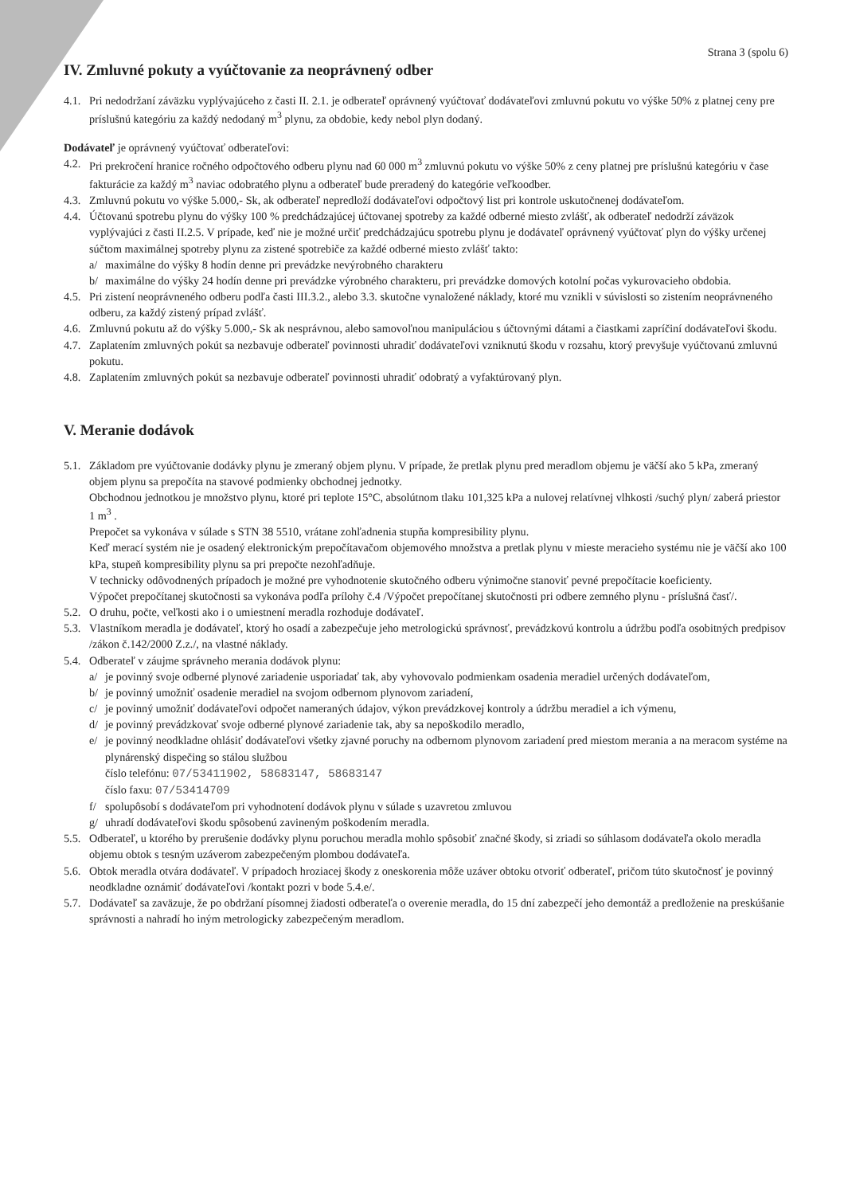Strana 3 (spolu 6)
IV. Zmluvné pokuty a vyúčtovanie za neoprávnený odber
4.1. Pri nedodržaní záväzku vyplývajúceho z časti II. 2.1. je odberateľ oprávnený vyúčtovať dodávateľovi zmluvnú pokutu vo výške 50% z platnej ceny pre príslušnú kategóriu za každý nedodaný m<sup>3</sup> plynu, za obdobie, kedy nebol plyn dodaný.
Dodávateľ je oprávnený vyúčtovať odberateľovi:
4.2. Pri prekročení hranice ročného odpočtového odberu plynu nad 60 000 m<sup>3</sup> zmluvnú pokutu vo výške 50% z ceny platnej pre príslušnú kategóriu v čase fakturácie za každý m<sup>3</sup> naviac odobratého plynu a odberateľ bude preradený do kategórie veľkoodber.
4.3. Zmluvnú pokutu vo výške 5.000,- Sk, ak odberateľ nepredloží dodávateľovi odpočtový list pri kontrole uskutočnenej dodávateľom.
4.4. Účtovanú spotrebu plynu do výšky 100 % predchádzajúcej účtovanej spotreby za každé odberné miesto zvlášť, ak odberateľ nedodrží záväzok vyplývajúci z časti II.2.5. V prípade, keď nie je možné určiť predchádzajúcu spotrebu plynu je dodávateľ oprávnený vyúčtovať plyn do výšky určenej súčtom maximálnej spotreby plynu za zistené spotrebiče za každé odberné miesto zvlášť takto:
a/ maximálne do výšky 8 hodín denne pri prevádzke nevýrobného charakteru
b/ maximálne do výšky 24 hodín denne pri prevádzke výrobného charakteru, pri prevádzke domových kotolní počas vykurovacieho obdobia.
4.5. Pri zistení neoprávneného odberu podľa časti III.3.2., alebo 3.3. skutočne vynaložené náklady, ktoré mu vznikli v súvislosti so zistením neoprávneného odberu, za každý zistený prípad zvlášť.
4.6. Zmluvnú pokutu až do výšky 5.000,- Sk ak nesprávnou, alebo samovoľnou manipuláciou s účtovnými dátami a čiastkami zapríčiní dodávateľovi škodu.
4.7. Zaplatením zmluvných pokút sa nezbavuje odberateľ povinnosti uhradiť dodávateľovi vzniknutú škodu v rozsahu, ktorý prevyšuje vyúčtovanú zmluvnú pokutu.
4.8. Zaplatením zmluvných pokút sa nezbavuje odberateľ povinnosti uhradiť odobratý a vyfaktúrovaný plyn.
V. Meranie dodávok
5.1. Základom pre vyúčtovanie dodávky plynu je zmeraný objem plynu. V prípade, že pretlak plynu pred meradlom objemu je väčší ako 5 kPa, zmeraný objem plynu sa prepočíta na stavové podmienky obchodnej jednotky.
Obchodnou jednotkou je množstvo plynu, ktoré pri teplote 15°C, absolútnom tlaku 101,325 kPa a nulovej relatívnej vlhkosti /suchý plyn/ zaberá priestor 1 m<sup>3</sup> .
Prepočet sa vykonáva v súlade s STN 38 5510, vrátane zohľadnenia stupňa kompresibility plynu.
Keď merací systém nie je osadený elektronickým prepočítavačom objemového množstva a pretlak plynu v mieste meracieho systému nie je väčší ako 100 kPa, stupeň kompresibility plynu sa pri prepočte nezohľadňuje.
V technicky odôvodnených prípadoch je možné pre vyhodnotenie skutočného odberu výnimočne stanoviť pevné prepočítacie koeficienty.
Výpočet prepočítanej skutočnosti sa vykonáva podľa prílohy č.4 /Výpočet prepočítanej skutočnosti pri odbere zemného plynu - príslušná časť/.
5.2. O druhu, počte, veľkosti ako i o umiestnení meradla rozhoduje dodávateľ.
5.3. Vlastníkom meradla je dodávateľ, ktorý ho osadí a zabezpečuje jeho metrologickú správnosť, prevádzkovú kontrolu a údržbu podľa osobitných predpisov /zákon č.142/2000 Z.z./, na vlastné náklady.
5.4. Odberateľ v záujme správneho merania dodávok plynu:
a/ je povinný svoje odberné plynové zariadenie usporiadať tak, aby vyhovovalo podmienkam osadenia meradiel určených dodávateľom,
b/ je povinný umožniť osadenie meradiel na svojom odbernom plynovom zariadení,
c/ je povinný umožniť dodávateľovi odpočet nameraných údajov, výkon prevádzkovej kontroly a údržbu meradiel a ich výmenu,
d/ je povinný prevádzkovať svoje odberné plynové zariadenie tak, aby sa nepoškodilo meradlo,
e/ je povinný neodkladne ohlásiť dodávateľovi všetky zjavné poruchy na odbernom plynovom zariadení pred miestom merania a na meracom systéme na plynárenský dispečing so stálou službou
číslo telefónu: 07/53411902, 58683147, 58683147
číslo faxu: 07/53414709
f/ spolupôsobí s dodávateľom pri vyhodnotení dodávok plynu v súlade s uzavretou zmluvou
g/ uhradí dodávateľovi škodu spôsobenú zavineným poškodením meradla.
5.5. Odberateľ, u ktorého by prerušenie dodávky plynu poruchou meradla mohlo spôsobiť značné škody, si zriadi so súhlasom dodávateľa okolo meradla objemu obtok s tesným uzáverom zabezpečeným plombou dodávateľa.
5.6. Obtok meradla otvára dodávateľ. V prípadoch hroziacej škody z oneskorenia môže uzáver obtoku otvoriť odberateľ, pričom túto skutočnosť je povinný neodkladne oznámiť dodávateľovi /kontakt pozri v bode 5.4.e/.
5.7. Dodávateľ sa zaväzuje, že po obdržaní písomnej žiadosti odberateľa o overenie meradla, do 15 dní zabezpečí jeho demontáž a predloženie na preskúšanie správnosti a nahradí ho iným metrologicky zabezpečeným meradlom.